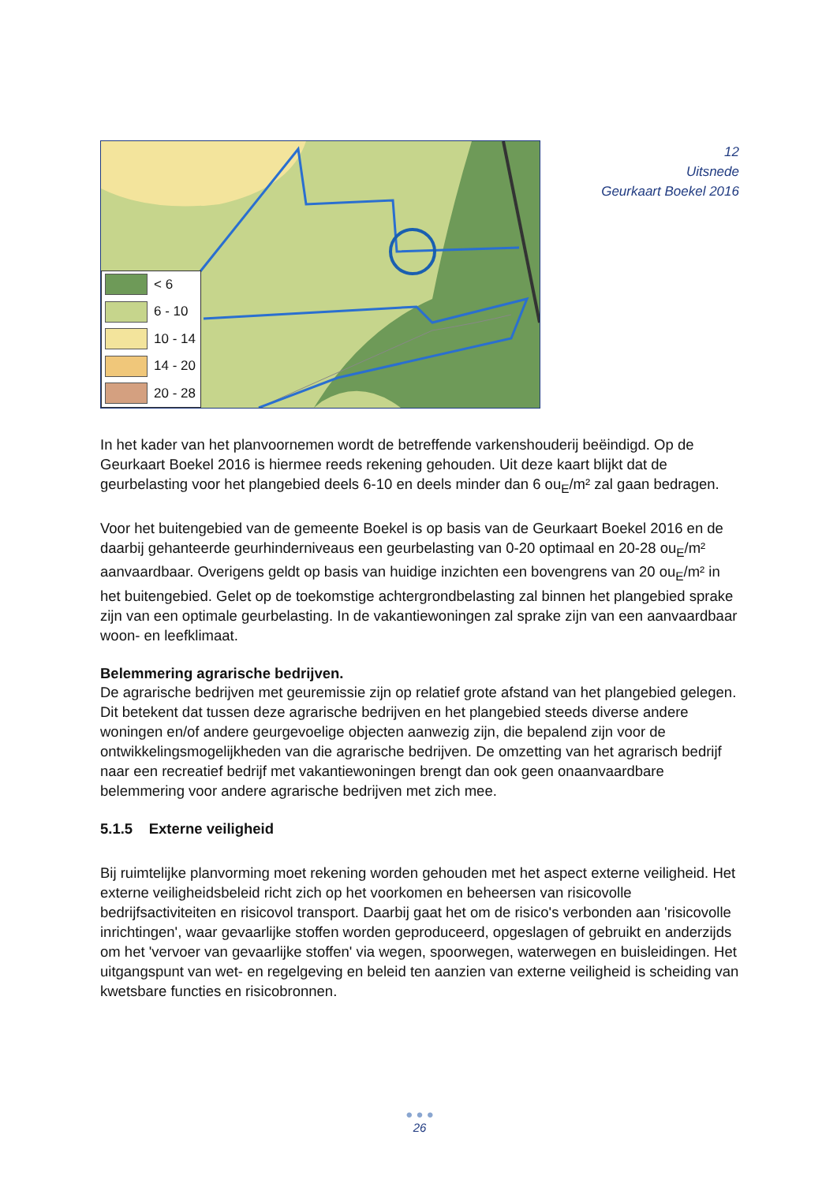< 6
6 - 10
10 - 14
14 - 20
20 - 28
12
Uitsnede
Geurkaart Boekel 2016
In het kader van het planvoornemen wordt de betreffende varkenshouderij beëindigd. Op de Geurkaart Boekel 2016 is hiermee reeds rekening gehouden. Uit deze kaart blijkt dat de geurbelasting voor het plangebied deels 6-10 en deels minder dan 6 ou<sub>E</sub>/m² zal gaan bedragen.
Voor het buitengebied van de gemeente Boekel is op basis van de Geurkaart Boekel 2016 en de daarbij gehanteerde geurhinderniveaus een geurbelasting van 0-20 optimaal en 20-28 ou<sub>E</sub>/m² aanvaardbaar. Overigens geldt op basis van huidige inzichten een bovengrens van 20 ou<sub>E</sub>/m² in het buitengebied. Gelet op de toekomstige achtergrondbelasting zal binnen het plangebied sprake zijn van een optimale geurbelasting. In de vakantiewoningen zal sprake zijn van een aanvaardbaar woon- en leefklimaat.
Belemmering agrarische bedrijven.
De agrarische bedrijven met geuremissie zijn op relatief grote afstand van het plangebied gelegen. Dit betekent dat tussen deze agrarische bedrijven en het plangebied steeds diverse andere woningen en/of andere geurgevoelige objecten aanwezig zijn, die bepalend zijn voor de ontwikkelingsmogelijkheden van die agrarische bedrijven. De omzetting van het agrarisch bedrijf naar een recreatief bedrijf met vakantiewoningen brengt dan ook geen onaanvaardbare belemmering voor andere agrarische bedrijven met zich mee.
5.1.5 Externe veiligheid
Bij ruimtelijke planvorming moet rekening worden gehouden met het aspect externe veiligheid. Het externe veiligheidsbeleid richt zich op het voorkomen en beheersen van risicovolle bedrijfsactiviteiten en risicovol transport. Daarbij gaat het om de risico's verbonden aan 'risicovolle inrichtingen', waar gevaarlijke stoffen worden geproduceerd, opgeslagen of gebruikt en anderzijds om het 'vervoer van gevaarlijke stoffen' via wegen, spoorwegen, waterwegen en buisleidingen. Het uitgangspunt van wet- en regelgeving en beleid ten aanzien van externe veiligheid is scheiding van kwetsbare functies en risicobronnen.
● ● ●
26